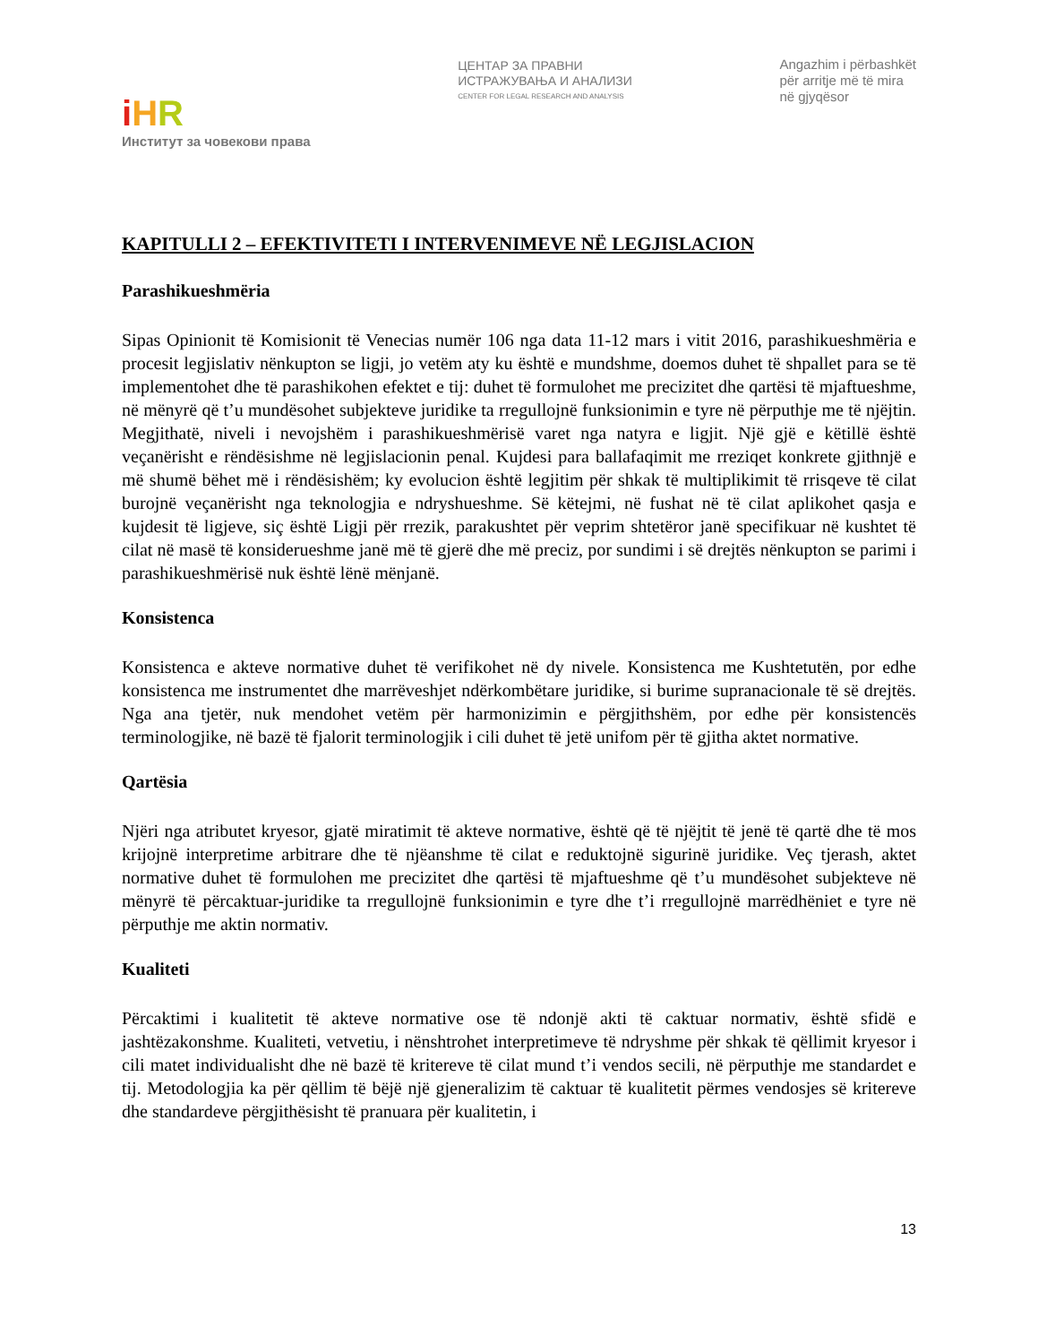iHR
Институт за човекови права
ЦЕНТАР ЗА ПРАВНИ
ИСТРАЖУВАЊА И АНАЛИЗИ
CENTER FOR LEGAL RESEARCH AND ANALYSIS
Angazhim i përbashkët
për arritje më të mira
në gjyqësor
KAPITULLI 2 – EFEKTIVITETI I INTERVENIMEVE NË LEGJISLACION
Parashikueshmëria
Sipas Opinionit të Komisionit të Venecias numër 106 nga data 11-12 mars i vitit 2016, parashikueshmëria e procesit legjislativ nënkupton se ligji, jo vetëm aty ku është e mundshme, doemos duhet të shpallet para se të implementohet dhe të parashikohen efektet e tij: duhet të formulohet me precizitet dhe qartësi të mjaftueshme, në mënyrë që t’u mundësohet subjekteve juridike ta rregullojnë funksionimin e tyre në përputhje me të njëjtin. Megjithatë, niveli i nevojshëm i parashikueshmërisë varet nga natyra e ligjit. Një gjë e këtillë është veçanërisht e rëndësishme në legjislacionin penal. Kujdesi para ballafaqimit me rreziqet konkrete gjithnjë e më shumë bëhet më i rëndësishëm; ky evolucion është legjitim për shkak të multiplikimit të rrisqeve të cilat burojnë veçanërisht nga teknologjia e ndryshueshme. Së këtejmi, në fushat në të cilat aplikohet qasja e kujdesit të ligjeve, siç është Ligji për rrezik, parakushtet për veprim shtetëror janë specifikuar në kushtet të cilat në masë të konsiderueshme janë më të gjerë dhe më preciz, por sundimi i së drejtës nënkupton se parimi i parashikueshmërisë nuk është lënë mënjanë.
Konsistenca
Konsistenca e akteve normative duhet të verifikohet në dy nivele. Konsistenca me Kushtetutën, por edhe konsistenca me instrumentet dhe marrëveshjet ndërkombëtare juridike, si burime supranacionale të së drejtës. Nga ana tjetër, nuk mendohet vetëm për harmonizimin e përgjithshëm, por edhe për konsistencës terminologjike, në bazë të fjalorit terminologjik i cili duhet të jetë unifom për të gjitha aktet normative.
Qartësia
Njëri nga atributet kryesor, gjatë miratimit të akteve normative, është që të njëjtit të jenë të qartë dhe të mos krijojnë interpretime arbitrare dhe të njëanshme të cilat e reduktojnë sigurinë juridike. Veç tjerash, aktet normative duhet të formulohen me precizitet dhe qartësi të mjaftueshme që t’u mundësohet subjekteve në mënyrë të përcaktuar-juridike ta rregullojnë funksionimin e tyre dhe t’i rregullojnë marrëdhëniet e tyre në përputhje me aktin normativ.
Kualiteti
Përcaktimi i kualitetit të akteve normative ose të ndonjë akti të caktuar normativ, është sfidë e jashtëzakonshme. Kualiteti, vetvetiu, i nënshtrohet interpretimeve të ndryshme për shkak të qëllimit kryesor i cili matet individualisht dhe në bazë të kritereve të cilat mund t’i vendos secili, në përputhje me standardet e tij. Metodologjia ka për qëllim të bëjë një gjeneralizim të caktuar të kualitetit përmes vendosjes së kritereve dhe standardeve përgjithësisht të pranuara për kualitetin, i
13